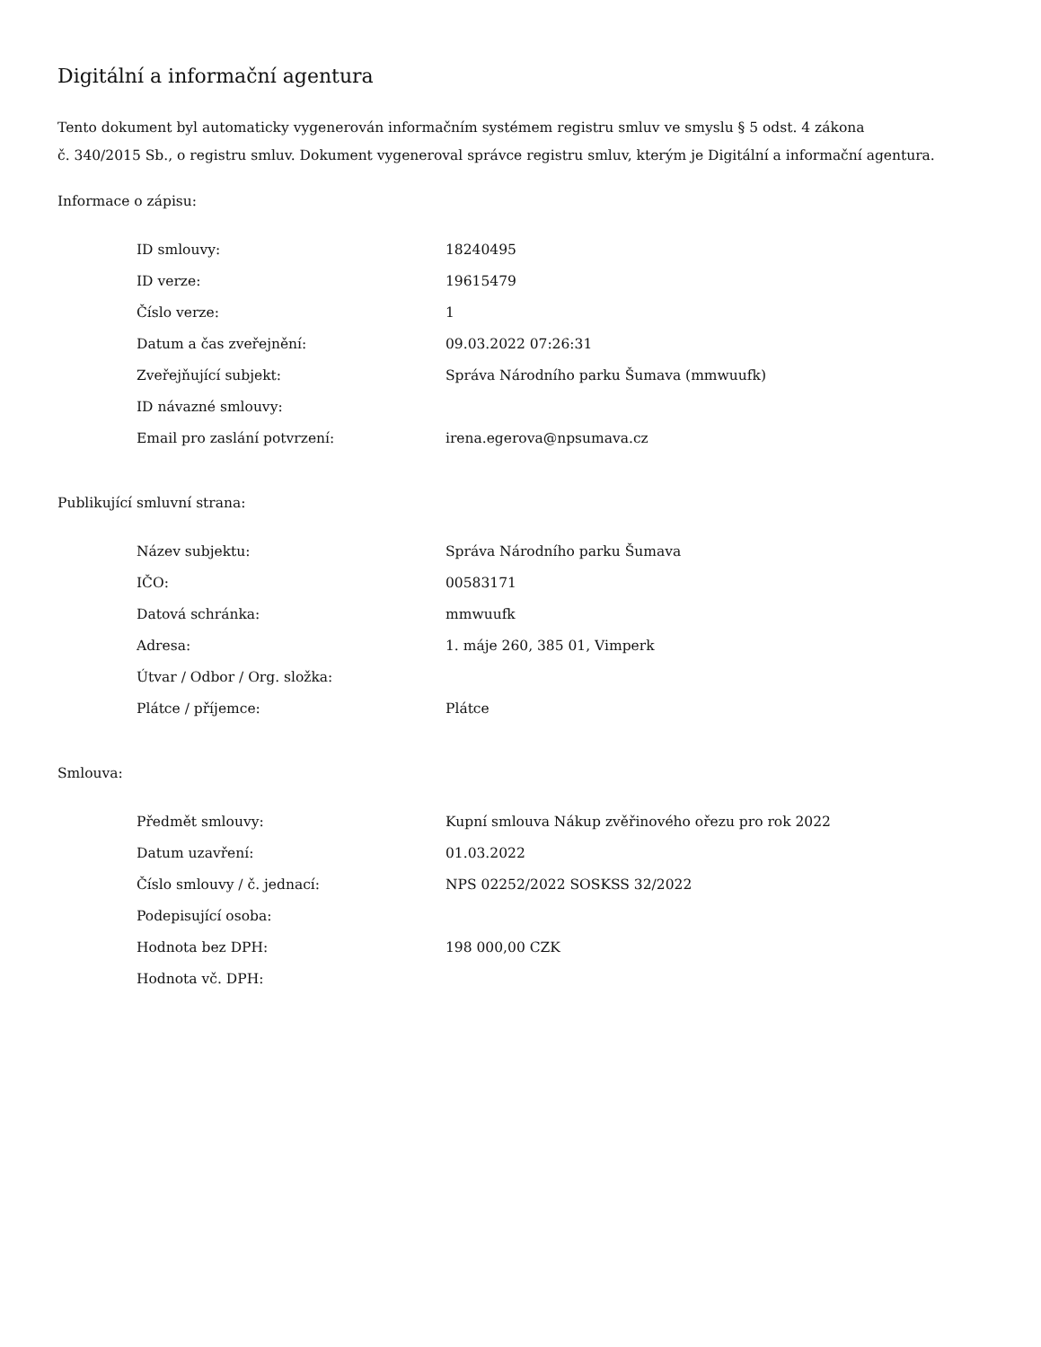Digitální a informační agentura
Tento dokument byl automaticky vygenerován informačním systémem registru smluv ve smyslu § 5 odst. 4 zákona
č. 340/2015 Sb., o registru smluv. Dokument vygeneroval správce registru smluv, kterým je Digitální a informační agentura.
Informace o zápisu:
| ID smlouvy: | 18240495 |
| ID verze: | 19615479 |
| Číslo verze: | 1 |
| Datum a čas zveřejnění: | 09.03.2022 07:26:31 |
| Zveřejňující subjekt: | Správa Národního parku Šumava (mmwuufk) |
| ID návazné smlouvy: | |
| Email pro zaslání potvrzení: | irena.egerova@npsumava.cz |
Publikující smluvní strana:
| Název subjektu: | Správa Národního parku Šumava |
| IČO: | 00583171 |
| Datová schránka: | mmwuufk |
| Adresa: | 1. máje 260, 385 01, Vimperk |
| Útvar / Odbor / Org. složka: | |
| Plátce / příjemce: | Plátce |
Smlouva:
| Předmět smlouvy: | Kupní smlouva Nákup zvěřinového ořezu pro rok 2022 |
| Datum uzavření: | 01.03.2022 |
| Číslo smlouvy / č. jednací: | NPS 02252/2022 SOSKSS 32/2022 |
| Podepisující osoba: | |
| Hodnota bez DPH: | 198 000,00 CZK |
| Hodnota vč. DPH: | |